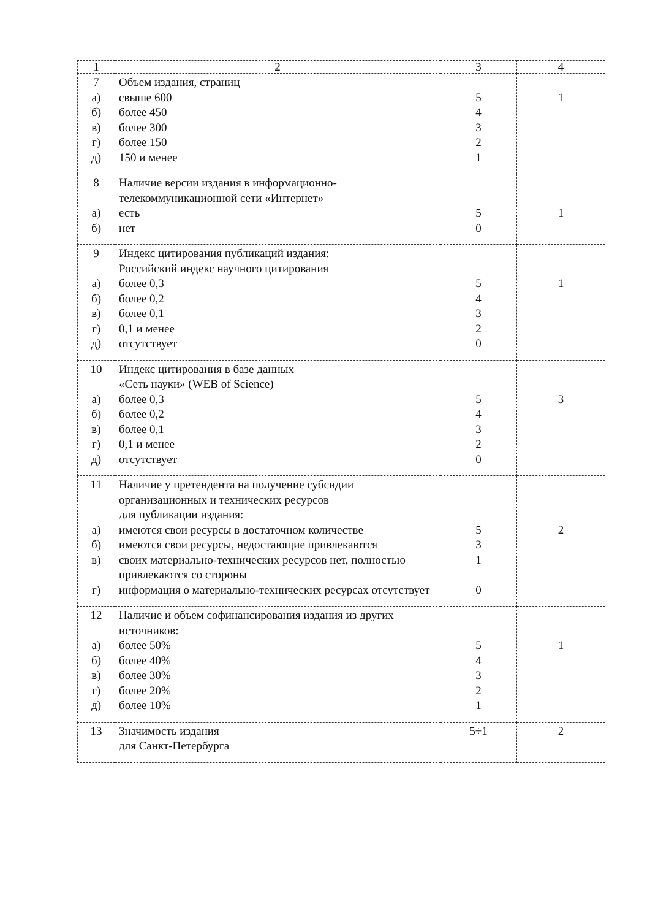| 1 | 2 | 3 | 4 |
| --- | --- | --- | --- |
| 7 а) б) в) г) д) | Объем издания, страниц свыше 600 более 450 более 300 более 150 150 и менее | 5 4 3 2 1 | 1 |
| 8 а) б) | Наличие версии издания в информационно-телекоммуникационной сети «Интернет» есть нет | 5 0 | 1 |
| 9 а) б) в) г) д) | Индекс цитирования публикаций издания: Российский индекс научного цитирования более 0,3 более 0,2 более 0,1 0,1 и менее отсутствует | 5 4 3 2 0 | 1 |
| 10 а) б) в) г) д) | Индекс цитирования в базе данных «Сеть науки» (WEB of Science) более 0,3 более 0,2 более 0,1 0,1 и менее отсутствует | 5 4 3 2 0 | 3 |
| 11 а) б) в) г) | Наличие у претендента на получение субсидии организационных и технических ресурсов для публикации издания: имеются свои ресурсы в достаточном количестве имеются свои ресурсы, недостающие привлекаются своих материально-технических ресурсов нет, полностью привлекаются со стороны информация о материально-технических ресурсах отсутствует | 5 3 1 0 | 2 |
| 12 а) б) в) г) д) | Наличие и объем софинансирования издания из других источников: более 50% более 40% более 30% более 20% более 10% | 5 4 3 2 1 | 1 |
| 13 | Значимость издания для Санкт-Петербурга | 5÷1 | 2 |